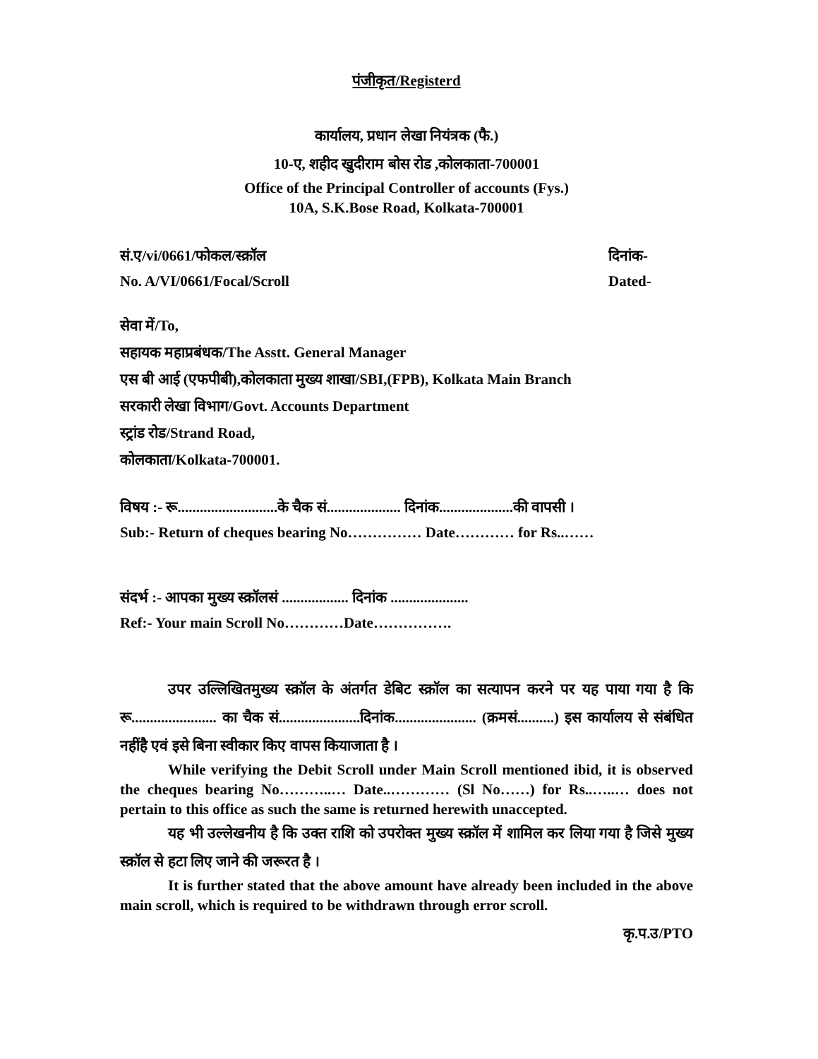पंजीकृत/Registerd
कार्यालय, प्रधान लेखा नियंत्रक (फै.)
10-ए, शहीद खुदीराम बोस रोड ,कोलकाता-700001
Office of the Principal Controller of accounts (Fys.)
10A, S.K.Bose Road, Kolkata-700001
सं.ए/vi/0661/फोकल/स्क्रॉल दिनांक-
No. A/VI/0661/Focal/Scroll Dated-
सेवा में/To,
सहायक महाप्रबंधक/The Asstt. General Manager
एस बी आई (एफपीबी),कोलकाता मुख्य शाखा/SBI,(FPB), Kolkata Main Branch
सरकारी लेखा विभाग/Govt. Accounts Department
स्ट्रांड रोड/Strand Road,
कोलकाता/Kolkata-700001.
विषय :- रू...........................के चैक सं.................... दिनांक....................की वापसी ।
Sub:- Return of cheques bearing No…………… Date………… for Rs..……
संदर्भ :- आपका मुख्य स्क्रॉलसं .................. दिनांक .....................
Ref:- Your main Scroll No…………Date…………….
उपर उल्लिखितमुख्य स्क्रॉल के अंतर्गत डेबिट स्क्रॉल का सत्यापन करने पर यह पाया गया है कि रू....................... का चैक सं......................दिनांक...................... (क्रमसं..........) इस कार्यालय से संबंधित नहींहै एवं इसे बिना स्वीकार किए वापस कियाजाता है ।
While verifying the Debit Scroll under Main Scroll mentioned ibid, it is observed the cheques bearing No………..… Date..………… (Sl No……) for Rs..…..… does not pertain to this office as such the same is returned herewith unaccepted.
यह भी उल्लेखनीय है कि उक्त राशि को उपरोक्त मुख्य स्क्रॉल में शामिल कर लिया गया है जिसे मुख्य स्क्रॉल से हटा लिए जाने की जरूरत है ।
It is further stated that the above amount have already been included in the above main scroll, which is required to be withdrawn through error scroll.
कृ.प.उ/PTO